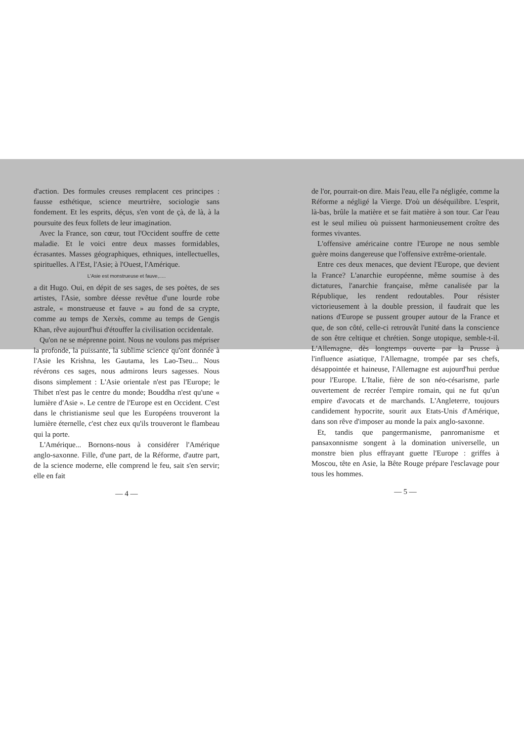d'action. Des formules creuses remplacent ces principes : fausse esthétique, science meurtrière, sociologie sans fondement. Et les esprits, déçus, s'en vont de çà, de là, à la poursuite des feux follets de leur imagination.
Avec la France, son cœur, tout l'Occident souffre de cette maladie. Et le voici entre deux masses formidables, écrasantes. Masses géographiques, ethniques, intellectuelles, spirituelles. A l'Est, l'Asie; à l'Ouest, l'Amérique.
L'Asie est monstrueuse et fauve,.....
a dit Hugo. Oui, en dépit de ses sages, de ses poètes, de ses artistes, l'Asie, sombre déesse revêtue d'une lourde robe astrale, « monstrueuse et fauve » au fond de sa crypte, comme au temps de Xerxès, comme au temps de Gengis Khan, rêve aujourd'hui d'étouffer la civilisation occidentale.
Qu'on ne se méprenne point. Nous ne voulons pas mépriser la profonde, la puissante, la sublime science qu'ont donnée à l'Asie les Krishna, les Gautama, les Lao-Tseu... Nous révérons ces sages, nous admirons leurs sagesses. Nous disons simplement : L'Asie orientale n'est pas l'Europe; le Thibet n'est pas le centre du monde; Bouddha n'est qu'une « lumière d'Asie ». Le centre de l'Europe est en Occident. C'est dans le christianisme seul que les Européens trouveront la lumière éternelle, c'est chez eux qu'ils trouveront le flambeau qui la porte.
L'Amérique... Bornons-nous à considérer l'Amérique anglo-saxonne. Fille, d'une part, de la Réforme, d'autre part, de la science moderne, elle comprend le feu, sait s'en servir; elle en fait
— 4 —
de l'or, pourrait-on dire. Mais l'eau, elle l'a négligée, comme la Réforme a négligé la Vierge. D'où un déséquilibre. L'esprit, là-bas, brûle la matière et se fait matière à son tour. Car l'eau est le seul milieu où puissent harmonieusement croître des formes vivantes.
L'offensive américaine contre l'Europe ne nous semble guère moins dangereuse que l'offensive extrême-orientale.
Entre ces deux menaces, que devient l'Europe, que devient la France? L'anarchie européenne, même soumise à des dictatures, l'anarchie française, même canalisée par la République, les rendent redoutables. Pour résister victorieusement à la double pression, il faudrait que les nations d'Europe se pussent grouper autour de la France et que, de son côté, celle-ci retrouvât l'unité dans la conscience de son être celtique et chrétien. Songe utopique, semble-t-il. L'Allemagne, dès longtemps ouverte par la Prusse à l'influence asiatique, l'Allemagne, trompée par ses chefs, désappointée et haineuse, l'Allemagne est aujourd'hui perdue pour l'Europe. L'Italie, fière de son néo-césarisme, parle ouvertement de recréer l'empire romain, qui ne fut qu'un empire d'avocats et de marchands. L'Angleterre, toujours candidement hypocrite, sourit aux Etats-Unis d'Amérique, dans son rêve d'imposer au monde la paix anglo-saxonne.
Et, tandis que pangermanisme, panromanisme et pansaxonnisme songent à la domination universelle, un monstre bien plus effrayant guette l'Europe : griffes à Moscou, tête en Asie, la Bête Rouge prépare l'esclavage pour tous les hommes.
— 5 —